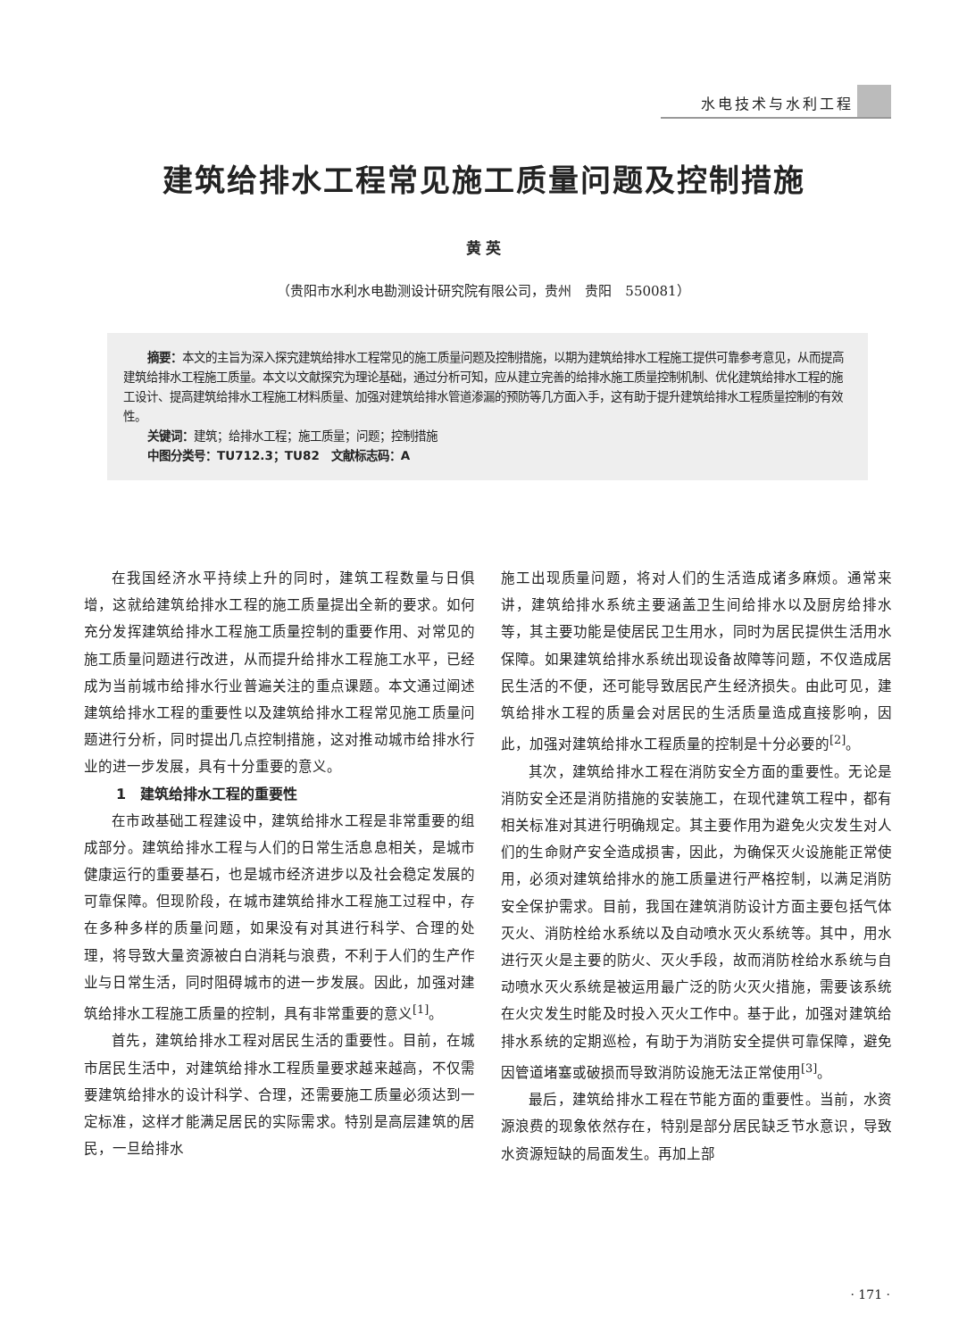水电技术与水利工程
建筑给排水工程常见施工质量问题及控制措施
黄 英
（贵阳市水利水电勘测设计研究院有限公司，贵州　贵阳　550081）
摘要：本文的主旨为深入探究建筑给排水工程常见的施工质量问题及控制措施，以期为建筑给排水工程施工提供可靠参考意见，从而提高建筑给排水工程施工质量。本文以文献探究为理论基础，通过分析可知，应从建立完善的给排水施工质量控制机制、优化建筑给排水工程的施工设计、提高建筑给排水工程施工材料质量、加强对建筑给排水管道渗漏的预防等几方面入手，这有助于提升建筑给排水工程质量控制的有效性。
关键词：建筑；给排水工程；施工质量；问题；控制措施
中图分类号：TU712.3；TU82　文献标志码：A
在我国经济水平持续上升的同时，建筑工程数量与日俱增，这就给建筑给排水工程的施工质量提出全新的要求。如何充分发挥建筑给排水工程施工质量控制的重要作用、对常见的施工质量问题进行改进，从而提升给排水工程施工水平，已经成为当前城市给排水行业普遍关注的重点课题。本文通过阐述建筑给排水工程的重要性以及建筑给排水工程常见施工质量问题进行分析，同时提出几点控制措施，这对推动城市给排水行业的进一步发展，具有十分重要的意义。
1　建筑给排水工程的重要性
在市政基础工程建设中，建筑给排水工程是非常重要的组成部分。建筑给排水工程与人们的日常生活息息相关，是城市健康运行的重要基石，也是城市经济进步以及社会稳定发展的可靠保障。但现阶段，在城市建筑给排水工程施工过程中，存在多种多样的质量问题，如果没有对其进行科学、合理的处理，将导致大量资源被白白消耗与浪费，不利于人们的生产作业与日常生活，同时阻碍城市的进一步发展。因此，加强对建筑给排水工程施工质量的控制，具有非常重要的意义<sup>[1]</sup>。
首先，建筑给排水工程对居民生活的重要性。目前，在城市居民生活中，对建筑给排水工程质量要求越来越高，不仅需要建筑给排水的设计科学、合理，还需要施工质量必须达到一定标准，这样才能满足居民的实际需求。特别是高层建筑的居民，一旦给排水
施工出现质量问题，将对人们的生活造成诸多麻烦。通常来讲，建筑给排水系统主要涵盖卫生间给排水以及厨房给排水等，其主要功能是使居民卫生用水，同时为居民提供生活用水保障。如果建筑给排水系统出现设备故障等问题，不仅造成居民生活的不便，还可能导致居民产生经济损失。由此可见，建筑给排水工程的质量会对居民的生活质量造成直接影响，因此，加强对建筑给排水工程质量的控制是十分必要的<sup>[2]</sup>。
其次，建筑给排水工程在消防安全方面的重要性。无论是消防安全还是消防措施的安装施工，在现代建筑工程中，都有相关标准对其进行明确规定。其主要作用为避免火灾发生对人们的生命财产安全造成损害，因此，为确保灭火设施能正常使用，必须对建筑给排水的施工质量进行严格控制，以满足消防安全保护需求。目前，我国在建筑消防设计方面主要包括气体灭火、消防栓给水系统以及自动喷水灭火系统等。其中，用水进行灭火是主要的防火、灭火手段，故而消防栓给水系统与自动喷水灭火系统是被运用最广泛的防火灭火措施，需要该系统在火灾发生时能及时投入灭火工作中。基于此，加强对建筑给排水系统的定期巡检，有助于为消防安全提供可靠保障，避免因管道堵塞或破损而导致消防设施无法正常使用<sup>[3]</sup>。
最后，建筑给排水工程在节能方面的重要性。当前，水资源浪费的现象依然存在，特别是部分居民缺乏节水意识，导致水资源短缺的局面发生。再加上部
· 171 ·